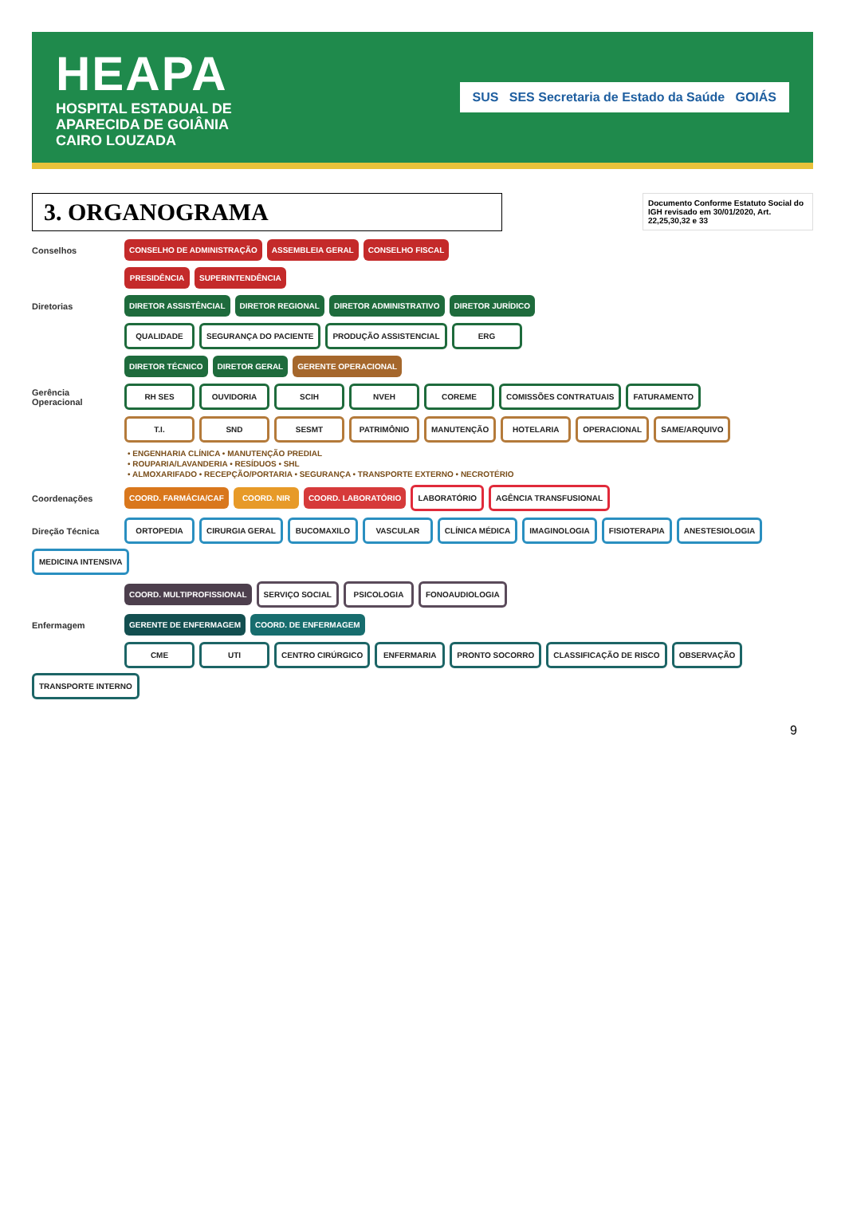HEAPA
HOSPITAL ESTADUAL DE
APARECIDA DE GOIÂNIA
CAIRO LOUZADA
SUS SES Secretaria de Estado da Saúde GOIÁS
3. ORGANOGRAMA
Documento Conforme Estatuto Social do IGH revisado em 30/01/2020, Art. 22,25,30,32 e 33
Conselhos CONSELHO DE ADMINISTRAÇÃO ASSEMBLEIA GERAL CONSELHO FISCAL
PRESIDÊNCIA SUPERINTENDÊNCIA
Diretorias DIRETOR ASSISTÊNCIAL DIRETOR REGIONAL DIRETOR ADMINISTRATIVO DIRETOR JURÍDICO
QUALIDADE SEGURANÇA DO PACIENTE PRODUÇÃO ASSISTENCIAL ERG
DIRETOR TÉCNICO DIRETOR GERAL GERENTE OPERACIONAL
Gerência Operacional RH SES OUVIDORIA SCIH NVEH COREME COMISSÕES CONTRATUAIS FATURAMENTO
T.I. SND SESMT PATRIMÔNIO MANUTENÇÃO HOTELARIA OPERACIONAL SAME/ARQUIVO
• ENGENHARIA CLÍNICA • MANUTENÇÃO PREDIAL
• ROUPARIA/LAVANDERIA • RESÍDUOS • SHL
• ALMOXARIFADO • RECEPÇÃO/PORTARIA • SEGURANÇA • TRANSPORTE EXTERNO • NECROTÉRIO
Coordenações COORD. FARMÁCIA/CAF COORD. NIR COORD. LABORATÓRIO LABORATÓRIO AGÊNCIA TRANSFUSIONAL
Direção Técnica ORTOPEDIA CIRURGIA GERAL BUCOMAXILO VASCULAR CLÍNICA MÉDICA IMAGINOLOGIA FISIOTERAPIA ANESTESIOLOGIA MEDICINA INTENSIVA
COORD. MULTIPROFISSIONAL SERVIÇO SOCIAL PSICOLOGIA FONOAUDIOLOGIA
Enfermagem GERENTE DE ENFERMAGEM COORD. DE ENFERMAGEM
CME UTI CENTRO CIRÚRGICO ENFERMARIA PRONTO SOCORRO CLASSIFICAÇÃO DE RISCO OBSERVAÇÃO TRANSPORTE INTERNO
9